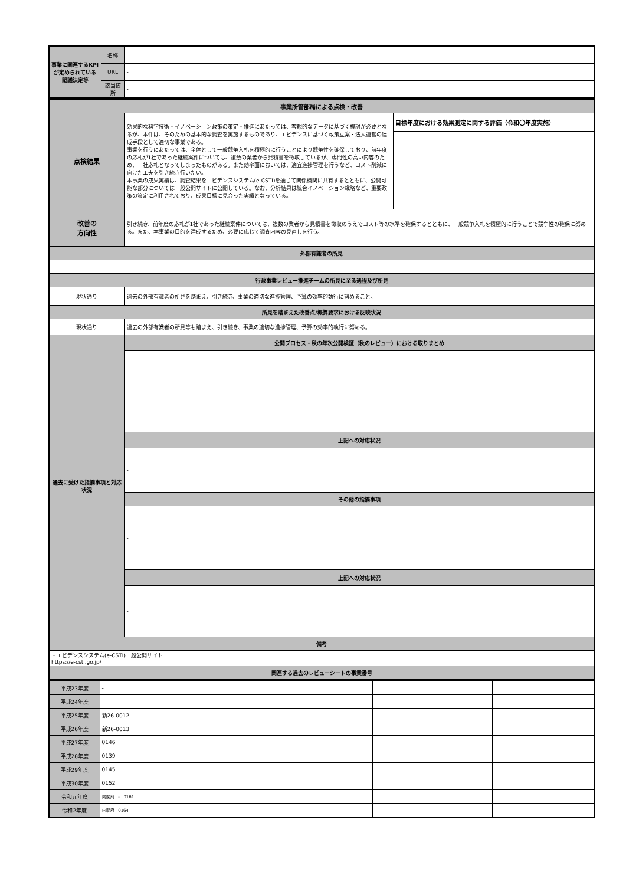| 事業に関連するKPIが定められている閣議決定等 | 名称 | - |
| | URL | - |
| | 該当箇所 | - |
| 事業所管部局による点検・改善 | | |
| --- | --- | --- |
| 点検結果 | 効果的な科学技術・イノベーション政策の策定・推進にあたっては、客観的なデータに基づく検討が必要となるが、本件は、そのための基本的な調査を実施するものであり、エビデンスに基づく政策立案・法人運営の達成手段として適切な事業である。 事業を行うにあたっては、全体として一般競争入札を積極的に行うことにより競争性を確保しており、前年度の応札が1社であった継続案件については、複数の業者から見積書を徴収しているが、専門性の高い内容のため、一社応札となってしまったものがある。また効率面においては、適宜進捗管理を行うなど、コスト削減に向けた工夫を引き続き行いたい。 本事業の成果実績は、調査結果をエビデンスシステム(e-CSTI)を通じて関係機関に共有するとともに、公開可能な部分については一般公開サイトに公開している。なお、分析結果は統合イノベーション戦略など、重要政策の策定に利用されており、成果目標に見合った実績となっている。 | 目標年度における効果測定に関する評価（令和〇年度実施） |
| | | - |
| 改善の 方向性 | 引き続き、前年度の応札が1社であった継続案件については、複数の業者から見積書を徴収のうえでコスト等の水準を確保するとともに、一般競争入札を積極的に行うことで競争性の確保に努める。また、本事業の目的を達成するため、必要に応じて調査内容の見直しを行う。 | |
| 外部有識者の所見 | | |
| - | | |
| 行政事業レビュー推進チームの所見に至る過程及び所見 | | |
| 現状通り | 過去の外部有識者の所見を踏まえ、引き続き、事業の適切な進捗管理、予算の効率的執行に努めること。 | |
| 所見を踏まえた改善点/概算要求における反映状況 | | |
| 現状通り | 過去の外部有識者の所見等も踏まえ、引き続き、事業の適切な進捗管理、予算の効率的執行に努める。 | |
| 過去に受けた指摘事項と対応状況 | 公開プロセス・秋の年次公開検証（秋のレビュー）における取りまとめ | |
| | - | |
| | 上記への対応状況 | |
| | - | |
| | その他の指摘事項 | |
| | - | |
| | 上記への対応状況 | |
| | - | |
| 備考 | | |
| ・エビデンスシステム(e-CSTI)一般公開サイト https://e-csti.go.jp/ | | |
| 関連する過去のレビューシートの事業番号 | | |
| 平成23年度 | - | | | |
| 平成24年度 | - | | | |
| 平成25年度 | 新26-0012 | | | |
| 平成26年度 | 新26-0013 | | | |
| 平成27年度 | 0146 | | | |
| 平成28年度 | 0139 | | | |
| 平成29年度 | 0145 | | | |
| 平成30年度 | 0152 | | | |
| 令和元年度 | 内閣府 - 0161 | | | |
| 令和2年度 | 内閣府 0164 | | | |